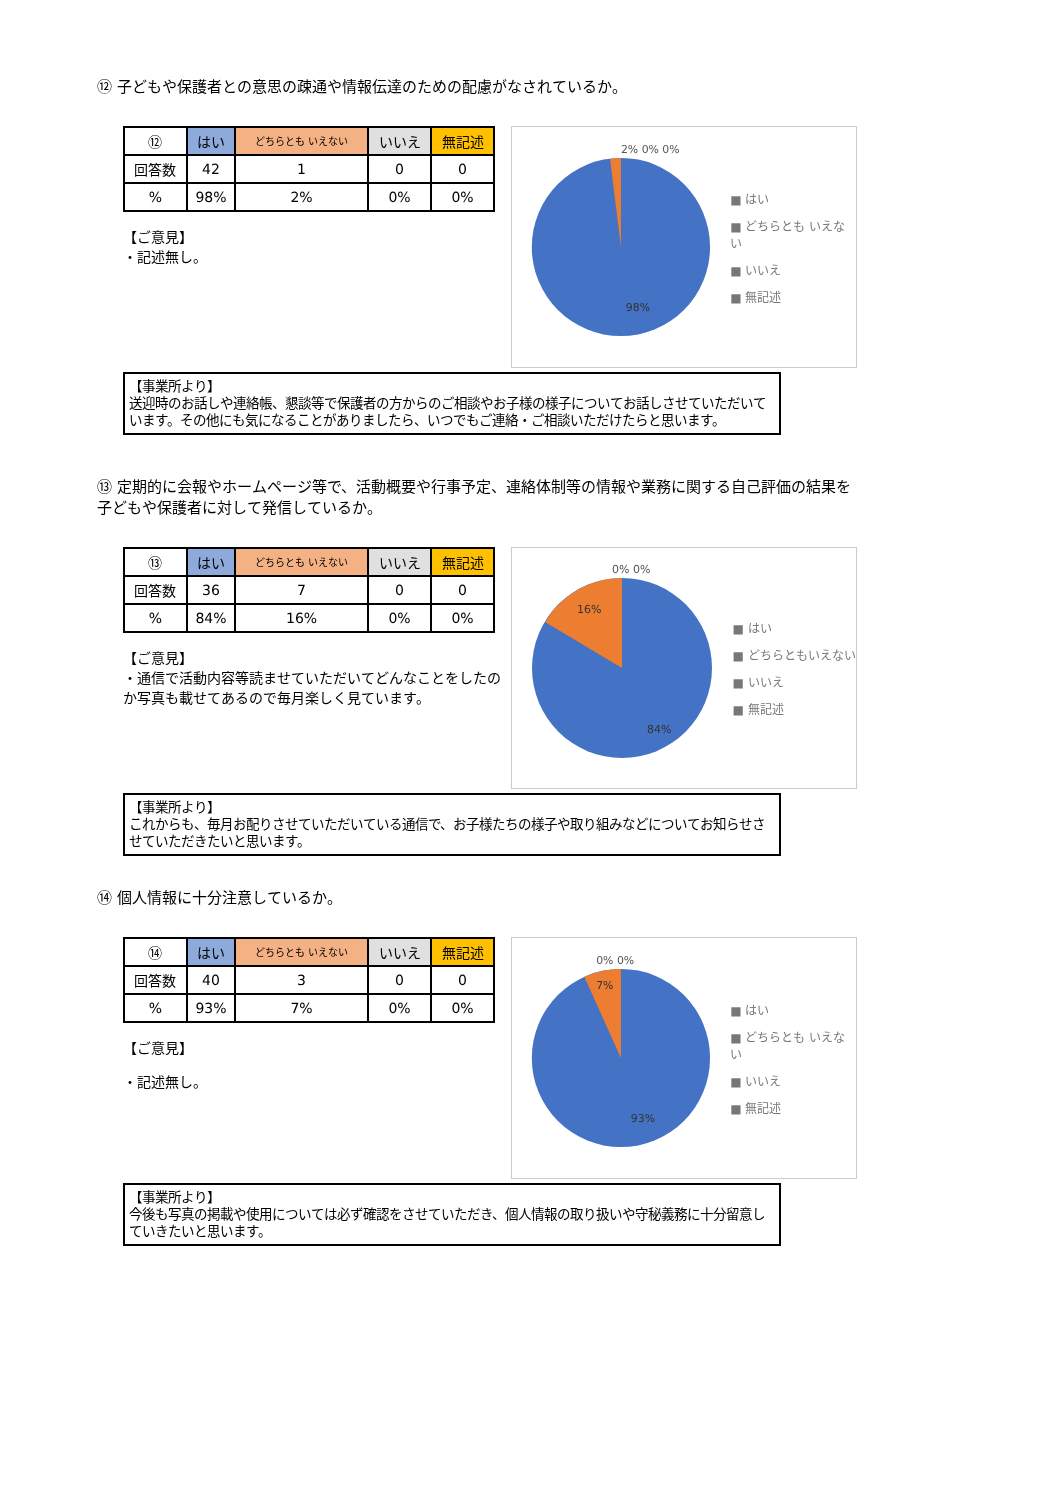⑫ 子どもや保護者との意思の疎通や情報伝達のための配慮がなされているか。
| ⑫ | はい | どちらとも いえない | いいえ | 無記述 |
| --- | --- | --- | --- | --- |
| 回答数 | 42 | 1 | 0 | 0 |
| % | 98% | 2% | 0% | 0% |
【ご意見】
・記述無し。
2% 0% 0%
98%
■ はい
■ どちらとも いえない
■ いいえ
■ 無記述
【事業所より】
送迎時のお話しや連絡帳、懇談等で保護者の方からのご相談やお子様の様子についてお話しさせていただいています。その他にも気になることがありましたら、いつでもご連絡・ご相談いただけたらと思います。
⑬ 定期的に会報やホームページ等で、活動概要や行事予定、連絡体制等の情報や業務に関する自己評価の結果を子どもや保護者に対して発信しているか。
| ⑬ | はい | どちらとも いえない | いいえ | 無記述 |
| --- | --- | --- | --- | --- |
| 回答数 | 36 | 7 | 0 | 0 |
| % | 84% | 16% | 0% | 0% |
【ご意見】
・通信で活動内容等読ませていただいてどんなことをしたのか写真も載せてあるので毎月楽しく見ています。
0% 0%
16%
84%
■ はい
■ どちらともいえない
■ いいえ
■ 無記述
【事業所より】
これからも、毎月お配りさせていただいている通信で、お子様たちの様子や取り組みなどについてお知らせさせていただきたいと思います。
⑭ 個人情報に十分注意しているか。
| ⑭ | はい | どちらとも いえない | いいえ | 無記述 |
| --- | --- | --- | --- | --- |
| 回答数 | 40 | 3 | 0 | 0 |
| % | 93% | 7% | 0% | 0% |
【ご意見】
・記述無し。
0% 0%
7%
93%
■ はい
■ どちらとも いえない
■ いいえ
■ 無記述
【事業所より】
今後も写真の掲載や使用については必ず確認をさせていただき、個人情報の取り扱いや守秘義務に十分留意していきたいと思います。